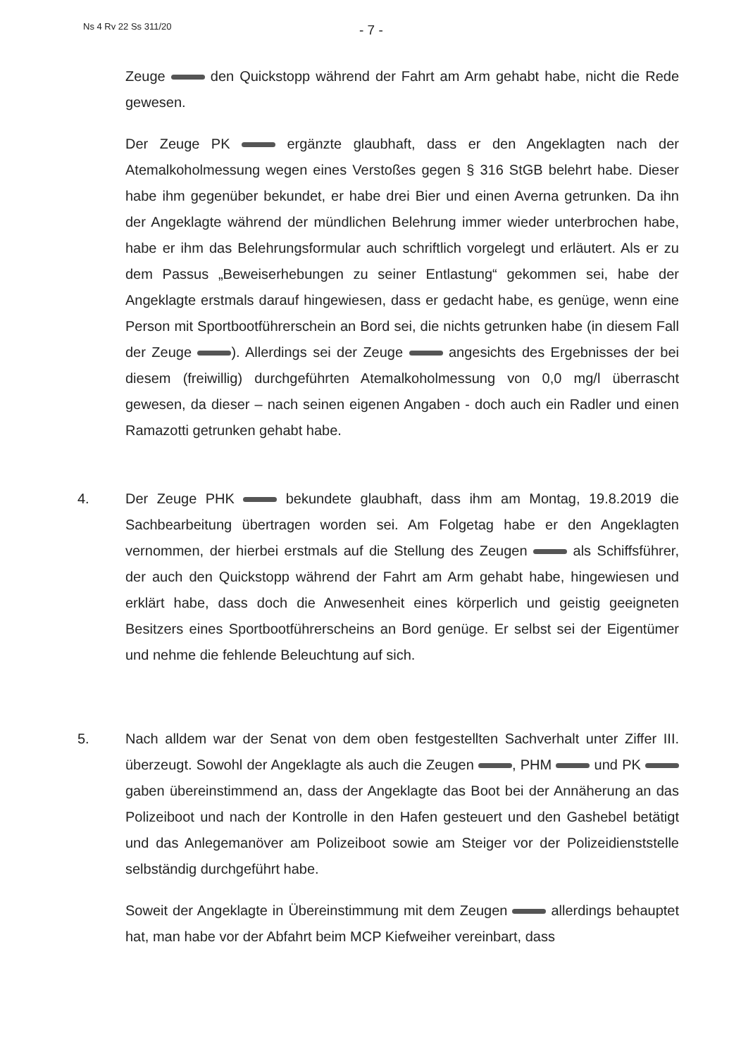Ns 4 Rv 22 Ss 311/20 - 7 -
Zeuge den Quickstopp während der Fahrt am Arm gehabt habe, nicht die Rede gewesen.
Der Zeuge PK ergänzte glaubhaft, dass er den Angeklagten nach der Atemalkoholmessung wegen eines Verstoßes gegen § 316 StGB belehrt habe. Dieser habe ihm gegenüber bekundet, er habe drei Bier und einen Averna getrunken. Da ihn der Angeklagte während der mündlichen Belehrung immer wieder unterbrochen habe, habe er ihm das Belehrungsformular auch schriftlich vorgelegt und erläutert. Als er zu dem Passus „Beweiserhebungen zu seiner Entlastung“ gekommen sei, habe der Angeklagte erstmals darauf hingewiesen, dass er gedacht habe, es genüge, wenn eine Person mit Sportbootführerschein an Bord sei, die nichts getrunken habe (in diesem Fall der Zeuge ). Allerdings sei der Zeuge angesichts des Ergebnisses der bei diesem (freiwillig) durchgeführten Atemalkoholmessung von 0,0 mg/l überrascht gewesen, da dieser – nach seinen eigenen Angaben - doch auch ein Radler und einen Ramazotti getrunken gehabt habe.
4. Der Zeuge PHK bekundete glaubhaft, dass ihm am Montag, 19.8.2019 die Sachbearbeitung übertragen worden sei. Am Folgetag habe er den Angeklagten vernommen, der hierbei erstmals auf die Stellung des Zeugen als Schiffsführer, der auch den Quickstopp während der Fahrt am Arm gehabt habe, hingewiesen und erklärt habe, dass doch die Anwesenheit eines körperlich und geistig geeigneten Besitzers eines Sportbootführerscheins an Bord genüge. Er selbst sei der Eigentümer und nehme die fehlende Beleuchtung auf sich.
5. Nach alldem war der Senat von dem oben festgestellten Sachverhalt unter Ziffer III. überzeugt. Sowohl der Angeklagte als auch die Zeugen , PHM und PK gaben übereinstimmend an, dass der Angeklagte das Boot bei der Annäherung an das Polizeiboot und nach der Kontrolle in den Hafen gesteuert und den Gashebel betätigt und das Anlegemanöver am Polizeiboot sowie am Steiger vor der Polizeidienststelle selbständig durchgeführt habe.
Soweit der Angeklagte in Übereinstimmung mit dem Zeugen allerdings behauptet hat, man habe vor der Abfahrt beim MCP Kiefweiher vereinbart, dass